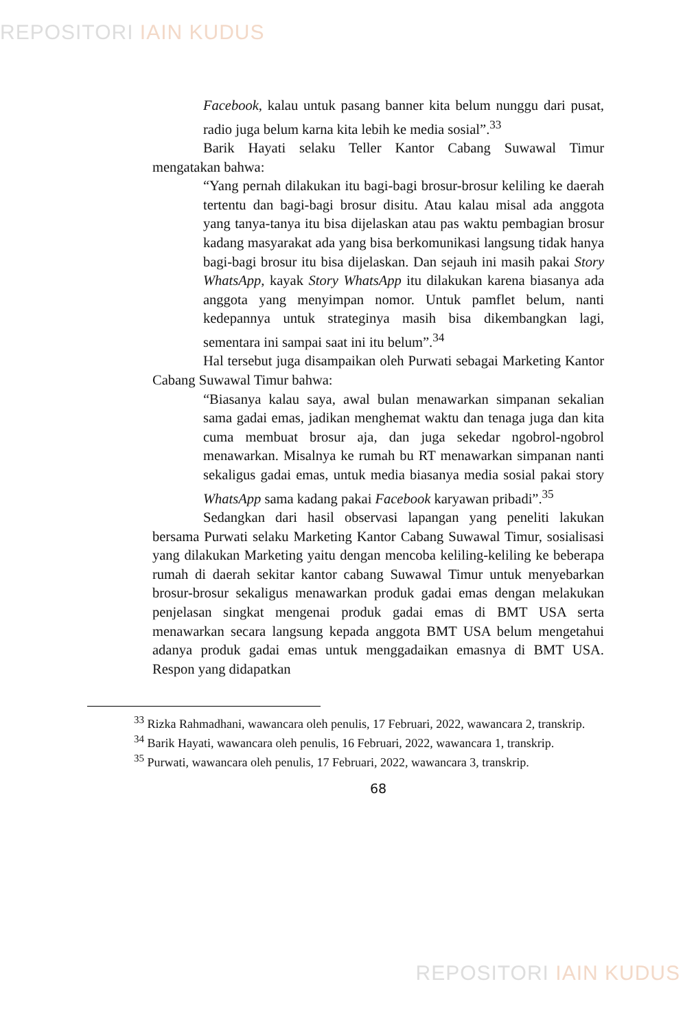REPOSITORI IAIN KUDUS
Facebook, kalau untuk pasang banner kita belum nunggu dari pusat, radio juga belum karna kita lebih ke media sosial”.<sup>33</sup>
Barik Hayati selaku Teller Kantor Cabang Suwawal Timur mengatakan bahwa:
“Yang pernah dilakukan itu bagi-bagi brosur-brosur keliling ke daerah tertentu dan bagi-bagi brosur disitu. Atau kalau misal ada anggota yang tanya-tanya itu bisa dijelaskan atau pas waktu pembagian brosur kadang masyarakat ada yang bisa berkomunikasi langsung tidak hanya bagi-bagi brosur itu bisa dijelaskan. Dan sejauh ini masih pakai Story WhatsApp, kayak Story WhatsApp itu dilakukan karena biasanya ada anggota yang menyimpan nomor. Untuk pamflet belum, nanti kedepannya untuk strateginya masih bisa dikembangkan lagi, sementara ini sampai saat ini itu belum”.<sup>34</sup>
Hal tersebut juga disampaikan oleh Purwati sebagai Marketing Kantor Cabang Suwawal Timur bahwa:
“Biasanya kalau saya, awal bulan menawarkan simpanan sekalian sama gadai emas, jadikan menghemat waktu dan tenaga juga dan kita cuma membuat brosur aja, dan juga sekedar ngobrol-ngobrol menawarkan. Misalnya ke rumah bu RT menawarkan simpanan nanti sekaligus gadai emas, untuk media biasanya media sosial pakai story WhatsApp sama kadang pakai Facebook karyawan pribadi”.<sup>35</sup>
Sedangkan dari hasil observasi lapangan yang peneliti lakukan bersama Purwati selaku Marketing Kantor Cabang Suwawal Timur, sosialisasi yang dilakukan Marketing yaitu dengan mencoba keliling-keliling ke beberapa rumah di daerah sekitar kantor cabang Suwawal Timur untuk menyebarkan brosur-brosur sekaligus menawarkan produk gadai emas dengan melakukan penjelasan singkat mengenai produk gadai emas di BMT USA serta menawarkan secara langsung kepada anggota BMT USA belum mengetahui adanya produk gadai emas untuk menggadaikan emasnya di BMT USA. Respon yang didapatkan
<sup>33</sup> Rizka Rahmadhani, wawancara oleh penulis, 17 Februari, 2022, wawancara 2, transkrip.
<sup>34</sup> Barik Hayati, wawancara oleh penulis, 16 Februari, 2022, wawancara 1, transkrip.
<sup>35</sup> Purwati, wawancara oleh penulis, 17 Februari, 2022, wawancara 3, transkrip.
68
REPOSITORI IAIN KUDUS